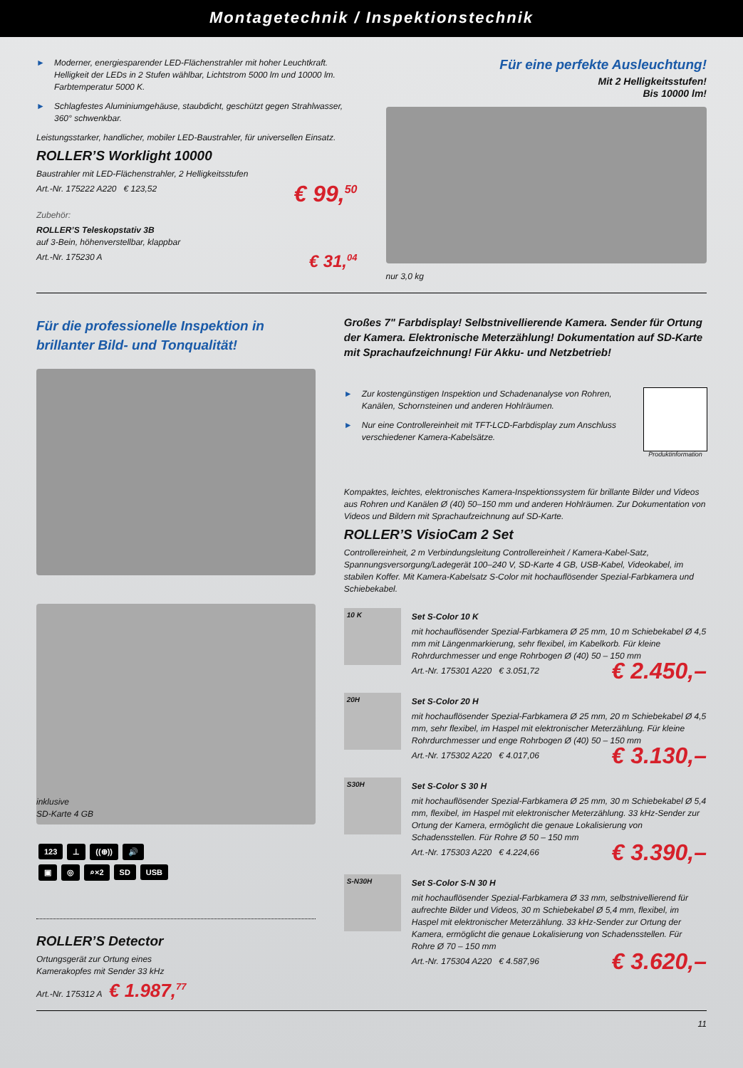Montagetechnik / Inspektionstechnik
► Moderner, energiesparender LED-Flächenstrahler mit hoher Leuchtkraft. Helligkeit der LEDs in 2 Stufen wählbar, Lichtstrom 5000 lm und 10000 lm. Farbtemperatur 5000 K.
► Schlagfestes Aluminiumgehäuse, staubdicht, geschützt gegen Strahlwasser, 360° schwenkbar.
Leistungsstarker, handlicher, mobiler LED-Baustrahler, für universellen Einsatz.
ROLLER’S Worklight 10000
Baustrahler mit LED-Flächenstrahler, 2 Helligkeitsstufen
Art.-Nr. 175222 A220 € 123,52 € 99,<sup>50</sup>
Zubehör:
ROLLER’S Teleskopstativ 3B
auf 3-Bein, höhenverstellbar, klappbar
Art.-Nr. 175230 A € 31,<sup>04</sup>
Für eine perfekte Ausleuchtung!
Mit 2 Helligkeitsstufen!
Bis 10000 lm!
nur 3,0 kg
Für die professionelle Inspektion in brillanter Bild- und Tonqualität!
inklusive
SD-Karte 4 GB
123 ⊥ ((⊕)) 🔊
▣ ◎ ⌕×2 SD USB
ROLLER’S Detector
Ortungsgerät zur Ortung eines
Kamerakopfes mit Sender 33 kHz
Art.-Nr. 175312 A € 1.987,<sup>77</sup>
Großes 7" Farbdisplay! Selbstnivellierende Kamera. Sender für Ortung der Kamera. Elektronische Meterzählung! Dokumentation auf SD-Karte mit Sprachaufzeichnung! Für Akku- und Netzbetrieb!
► Zur kostengünstigen Inspektion und Schadenanalyse von Rohren, Kanälen, Schornsteinen und anderen Hohlräumen.
► Nur eine Controllereinheit mit TFT-LCD-Farbdisplay zum Anschluss verschiedener Kamera-Kabelsätze.
Produktinformation
Kompaktes, leichtes, elektronisches Kamera-Inspektionssystem für brillante Bilder und Videos aus Rohren und Kanälen Ø (40) 50–150 mm und anderen Hohlräumen. Zur Dokumentation von Videos und Bildern mit Sprachaufzeichnung auf SD-Karte.
ROLLER’S VisioCam 2 Set
Controllereinheit, 2 m Verbindungsleitung Controllereinheit / Kamera-Kabel-Satz, Spannungsversorgung/Ladegerät 100–240 V, SD-Karte 4 GB, USB-Kabel, Videokabel, im stabilen Koffer. Mit Kamera-Kabelsatz S-Color mit hochauflösender Spezial-Farbkamera und Schiebekabel.
10 K
Set S-Color 10 K
mit hochauflösender Spezial-Farbkamera Ø 25 mm, 10 m Schiebekabel Ø 4,5 mm mit Längenmarkierung, sehr flexibel, im Kabelkorb. Für kleine Rohrdurchmesser und enge Rohrbogen Ø (40) 50 – 150 mm
Art.-Nr. 175301 A220 € 3.051,72 € 2.450,–
20H
Set S-Color 20 H
mit hochauflösender Spezial-Farbkamera Ø 25 mm, 20 m Schiebekabel Ø 4,5 mm, sehr flexibel, im Haspel mit elektronischer Meterzählung. Für kleine Rohrdurchmesser und enge Rohrbogen Ø (40) 50 – 150 mm
Art.-Nr. 175302 A220 € 4.017,06 € 3.130,–
S30H
Set S-Color S 30 H
mit hochauflösender Spezial-Farbkamera Ø 25 mm, 30 m Schiebekabel Ø 5,4 mm, flexibel, im Haspel mit elektronischer Meterzählung. 33 kHz-Sender zur Ortung der Kamera, ermöglicht die genaue Lokalisierung von Schadensstellen. Für Rohre Ø 50 – 150 mm
Art.-Nr. 175303 A220 € 4.224,66 € 3.390,–
S-N30H
Set S-Color S-N 30 H
mit hochauflösender Spezial-Farbkamera Ø 33 mm, selbstnivellierend für aufrechte Bilder und Videos, 30 m Schiebekabel Ø 5,4 mm, flexibel, im Haspel mit elektronischer Meterzählung. 33 kHz-Sender zur Ortung der Kamera, ermöglicht die genaue Lokalisierung von Schadensstellen. Für Rohre Ø 70 – 150 mm
Art.-Nr. 175304 A220 € 4.587,96 € 3.620,–
11